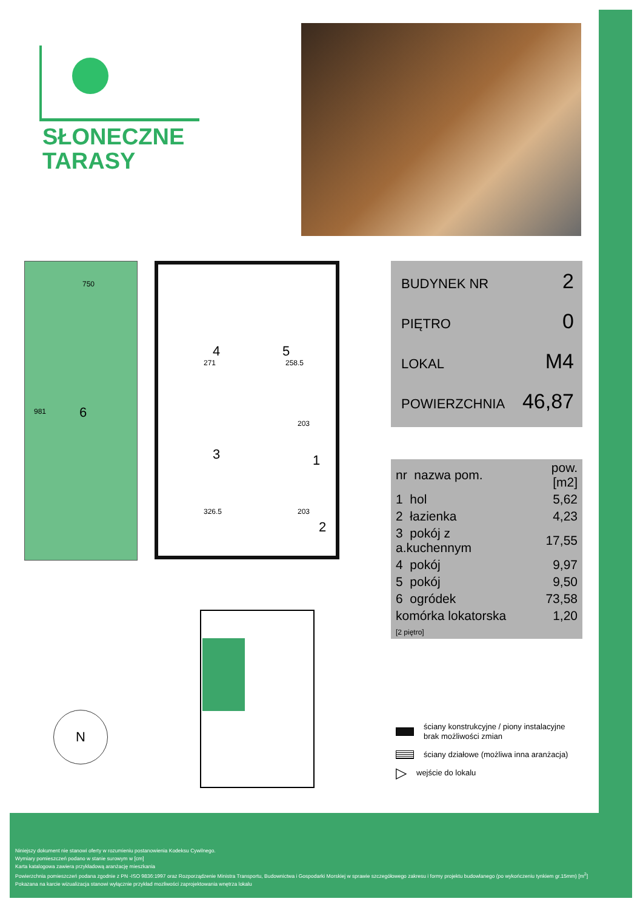SŁONECZNE
TARASY
6
750
981
4 5
3 1
2
271 258.5
203
326.5 203
BUDYNEK NR 2
PIĘTRO 0
LOKAL M4
POWIERZCHNIA 46,87
| nr nazwa pom. | pow.[m2] |
| --- | --- |
| 1 hol | 5,62 |
| 2 łazienka | 4,23 |
| 3 pokój z a.kuchennym | 17,55 |
| 4 pokój | 9,97 |
| 5 pokój | 9,50 |
| 6 ogródek | 73,58 |
| komórka lokatorska [2 piętro] | 1,20 |
N
ściany konstrukcyjne / piony instalacyjne
brak możliwości zmian
ściany działowe (możliwa inna aranżacja)
▷ wejście do lokalu
Niniejszy dokument nie stanowi oferty w rozumieniu postanowienia Kodeksu Cywilnego.
Wymiary pomieszczeń podano w stanie surowym w [cm]
Karta katalogowa zawiera przykładową aranżację mieszkania
Powierzchnia pomieszczeń podana zgodnie z PN -ISO 9836:1997 oraz Rozporządzenie Ministra Transportu, Budownictwa i Gospodarki Morskiej w sprawie szczegółowego zakresu i formy projektu budowlanego (po wykończeniu tynkiem gr.15mm) [m<sup>2</sup>]
Pokazana na karcie wizualizacja stanowi wyłącznie przykład mozliwości zaprojektowania wnętrza lokalu